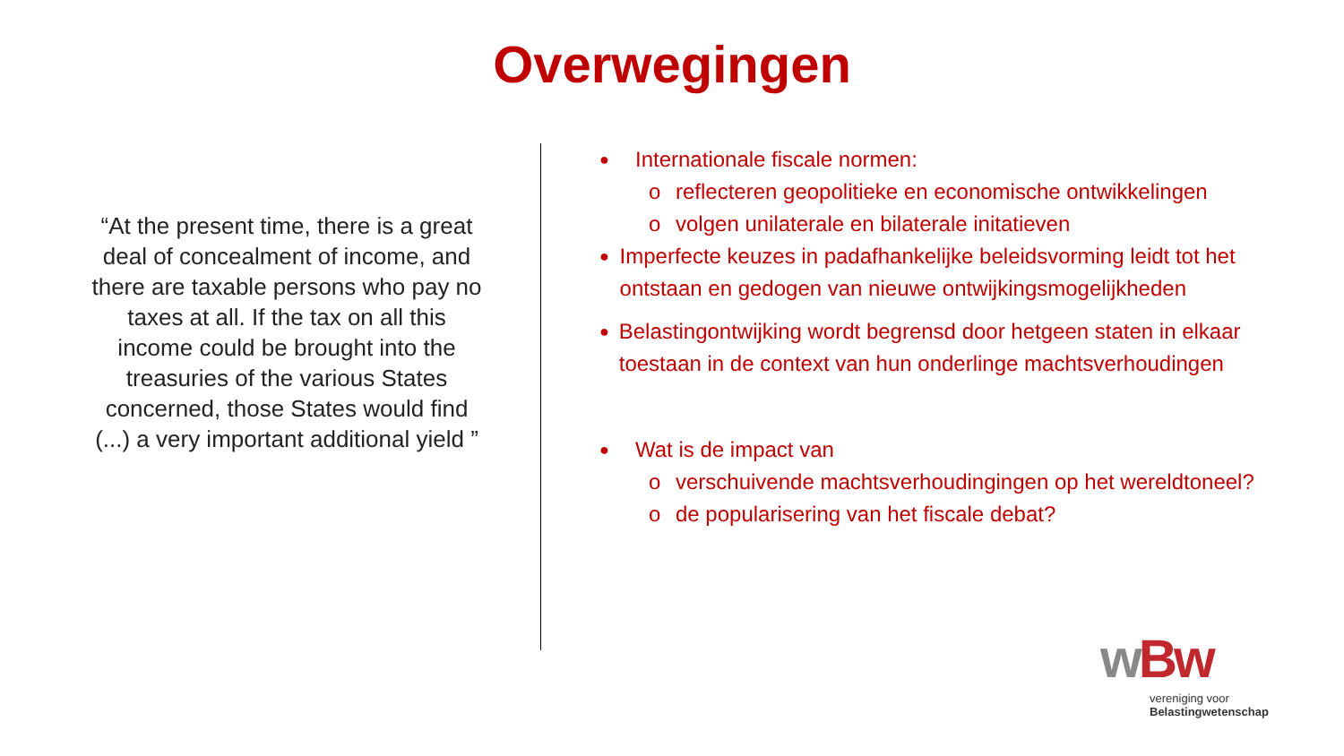Overwegingen
“At the present time, there is a great deal of concealment of income, and there are taxable persons who pay no taxes at all. If the tax on all this income could be brought into the treasuries of the various States concerned, those States would find (...) a very important additional yield ”
● Internationale fiscale normen:
o reflecteren geopolitieke en economische ontwikkelingen
o volgen unilaterale en bilaterale initatieven
● Imperfecte keuzes in padafhankelijke beleidsvorming leidt tot het ontstaan en gedogen van nieuwe ontwijkingsmogelijkheden
● Belastingontwijking wordt begrensd door hetgeen staten in elkaar toestaan in de context van hun onderlinge machtsverhoudingen
● Wat is de impact van
o verschuivende machtsverhoudingingen op het wereldtoneel?
o de popularisering van het fiscale debat?
w Bw
vereniging voor
Belastingwetenschap